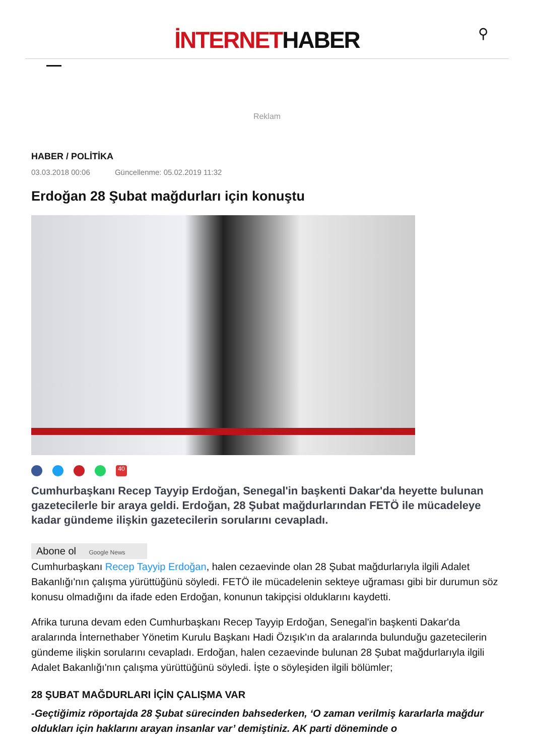İNTERNETHABER
⚲
Reklam
HABER / POLİTİKA
03.03.2018 00:06 Güncellenme: 05.02.2019 11:32
Erdoğan 28 Şubat mağdurları için konuştu
40
Cumhurbaşkanı Recep Tayyip Erdoğan, Senegal'in başkenti Dakar'da heyette bulunan gazetecilerle bir araya geldi. Erdoğan, 28 Şubat mağdurlarından FETÖ ile mücadeleye kadar gündeme ilişkin gazetecilerin sorularını cevapladı.
Abone ol Google News
Cumhurbaşkanı Recep Tayyip Erdoğan, halen cezaevinde olan 28 Şubat mağdurlarıyla ilgili Adalet Bakanlığı'nın çalışma yürüttüğünü söyledi. FETÖ ile mücadelenin sekteye uğraması gibi bir durumun söz konusu olmadığını da ifade eden Erdoğan, konunun takipçisi olduklarını kaydetti.
Afrika turuna devam eden Cumhurbaşkanı Recep Tayyip Erdoğan, Senegal'in başkenti Dakar'da aralarında İnternethaber Yönetim Kurulu Başkanı Hadi Özışık'ın da aralarında bulunduğu gazetecilerin gündeme ilişkin sorularını cevapladı. Erdoğan, halen cezaevinde bulunan 28 Şubat mağdurlarıyla ilgili Adalet Bakanlığı'nın çalışma yürüttüğünü söyledi. İşte o söyleşiden ilgili bölümler;
28 ŞUBAT MAĞDURLARI İÇİN ÇALIŞMA VAR
-Geçtiğimiz röportajda 28 Şubat sürecinden bahsederken, ‘O zaman verilmiş kararlarla mağdur oldukları için haklarını arayan insanlar var’ demiştiniz. AK parti döneminde o